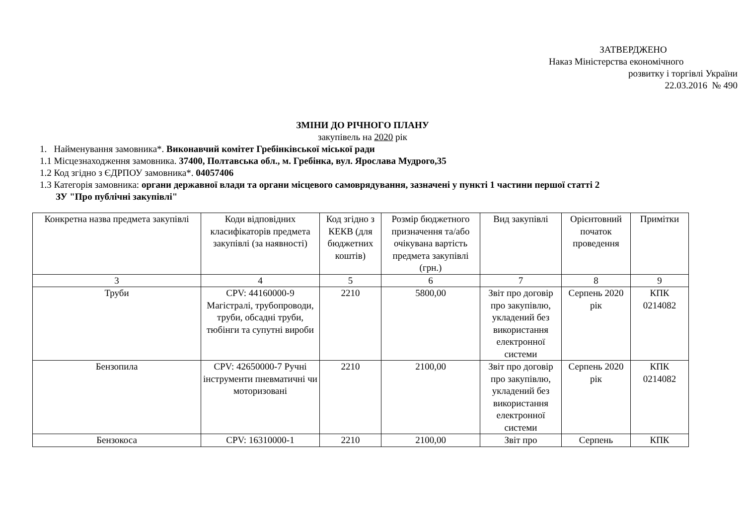ЗАТВЕРДЖЕНО
Наказ Міністерства економічного
розвитку і торгівлі України
22.03.2016 № 490
ЗМІНИ ДО РІЧНОГО ПЛАНУ
закупівель на 2020 рік
1. Найменування замовника*. Виконавчий комітет Гребінківської міської ради
1.1 Місцезнаходження замовника. 37400, Полтавська обл., м. Гребінка, вул. Ярослава Мудрого,35
1.2 Код згідно з ЄДРПОУ замовника*. 04057406
1.3 Категорія замовника: органи державної влади та органи місцевого самоврядування, зазначені у пункті 1 частини першої статті 2
ЗУ "Про публічні закупівлі"
| Конкретна назва предмета закупівлі | Коди відповідних класифікаторів предмета закупівлі (за наявності) | Код згідно з КЕКВ (для бюджетних коштів) | Розмір бюджетного призначення та/або очікувана вартість предмета закупівлі (грн.) | Вид закупівлі | Орієнтовний початок проведення | Примітки |
| 3 | 4 | 5 | 6 | 7 | 8 | 9 |
| Труби | CPV: 44160000-9 Магістралі, трубопроводи, труби, обсадні труби, тюбінги та супутні вироби | 2210 | 5800,00 | Звіт про договір про закупівлю, укладений без використання електронної системи | Серпень 2020 рік | КПК 0214082 |
| Бензопила | CPV: 42650000-7 Ручні інструменти пневматичні чи моторизовані | 2210 | 2100,00 | Звіт про договір про закупівлю, укладений без використання електронної системи | Серпень 2020 рік | КПК 0214082 |
| Бензокоса | CPV: 16310000-1 | 2210 | 2100,00 | Звіт про | Серпень | КПК |